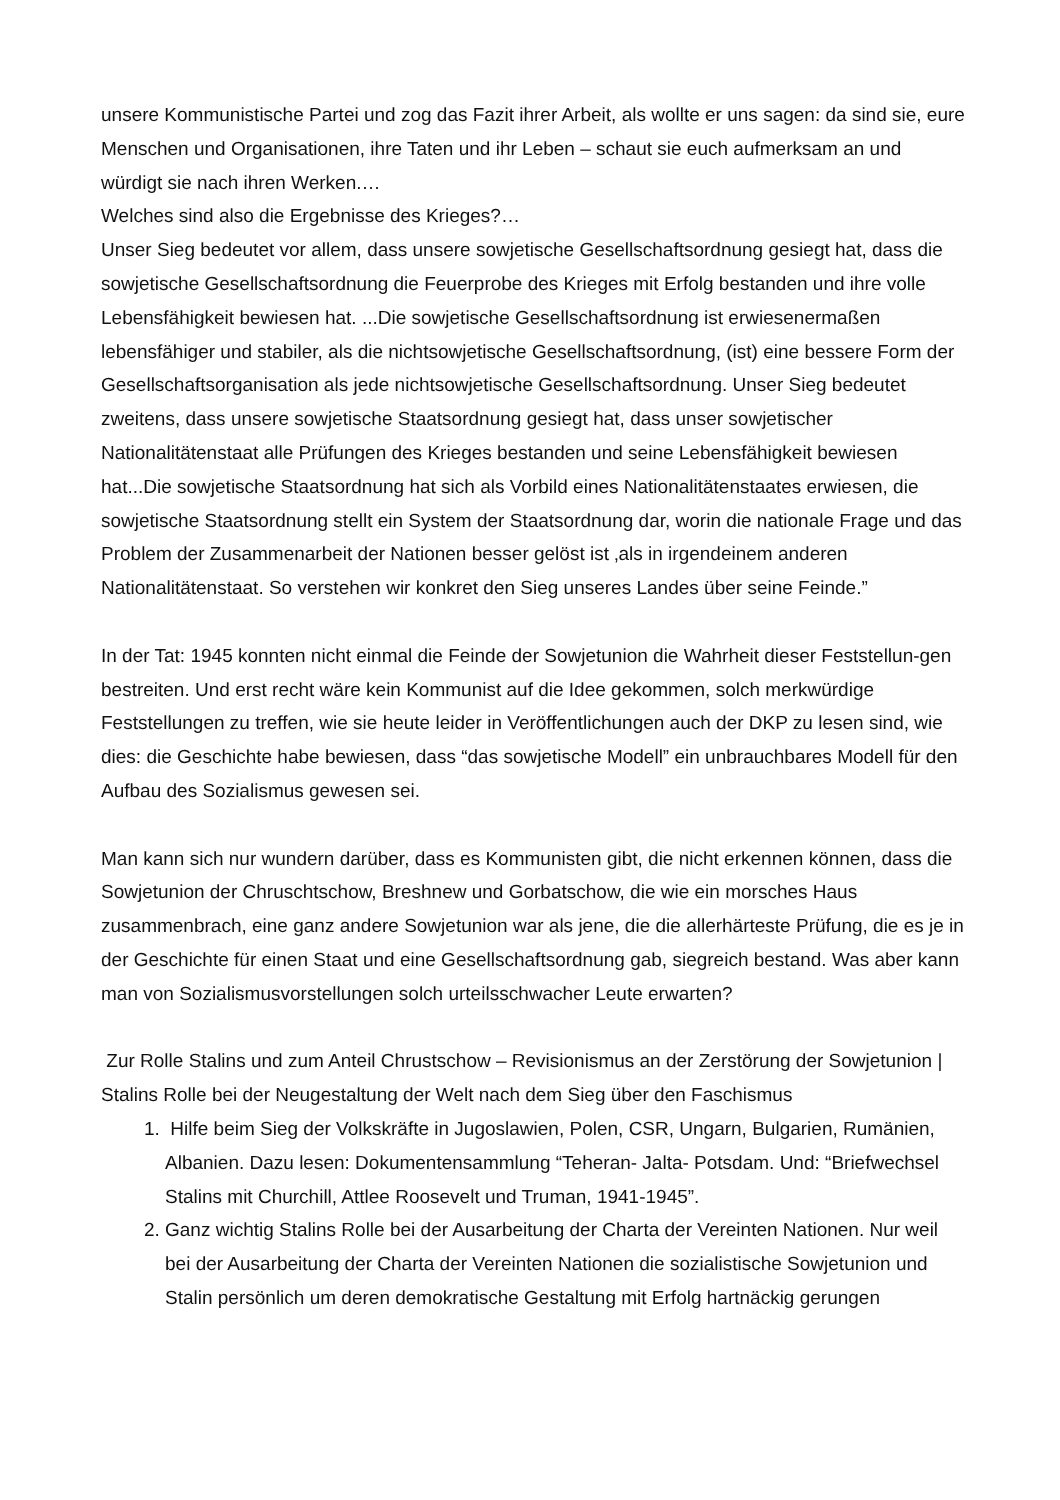unsere Kommunistische Partei und zog das Fazit ihrer Arbeit, als wollte er uns sagen: da sind sie, eure Menschen und Organisationen, ihre Taten und ihr Leben – schaut sie euch aufmerksam an und würdigt sie nach ihren Werken.…
Welches sind also die Ergebnisse des Krieges?…
Unser Sieg bedeutet vor allem, dass unsere sowjetische Gesellschaftsordnung gesiegt hat, dass die sowjetische Gesellschaftsordnung die Feuerprobe des Krieges mit Erfolg bestanden und ihre volle Lebensfähigkeit bewiesen hat. ...Die sowjetische Gesellschaftsordnung ist erwiesenermaßen lebensfähiger und stabiler, als die nichtsowjetische Gesellschaftsordnung, (ist) eine bessere Form der Gesellschaftsorganisation als jede nichtsowjetische Gesellschaftsordnung. Unser Sieg bedeutet zweitens, dass unsere sowjetische Staatsordnung gesiegt hat, dass unser sowjetischer Nationalitätenstaat alle Prüfungen des Krieges bestanden und seine Lebensfähigkeit bewiesen hat...Die sowjetische Staatsordnung hat sich als Vorbild eines Nationalitätenstaates erwiesen, die sowjetische Staatsordnung stellt ein System der Staatsordnung dar, worin die nationale Frage und das Problem der Zusammenarbeit der Nationen besser gelöst ist ‚als in irgendeinem anderen Nationalitätenstaat. So verstehen wir konkret den Sieg unseres Landes über seine Feinde.”
In der Tat: 1945 konnten nicht einmal die Feinde der Sowjetunion die Wahrheit dieser Feststellun-gen bestreiten. Und erst recht wäre kein Kommunist auf die Idee gekommen, solch merkwürdige Feststellungen zu treffen, wie sie heute leider in Veröffentlichungen auch der DKP zu lesen sind, wie dies: die Geschichte habe bewiesen, dass “das sowjetische Modell” ein unbrauchbares Modell für den Aufbau des Sozialismus gewesen sei.
Man kann sich nur wundern darüber, dass es Kommunisten gibt, die nicht erkennen können, dass die Sowjetunion der Chruschtschow, Breshnew und Gorbatschow, die wie ein morsches Haus zusammenbrach, eine ganz andere Sowjetunion war als jene, die die allerhärteste Prüfung, die es je in der Geschichte für einen Staat und eine Gesellschaftsordnung gab, siegreich bestand. Was aber kann man von Sozialismusvorstellungen solch urteilsschwacher Leute erwarten?
Zur Rolle Stalins und zum Anteil Chrustschow – Revisionismus an der Zerstörung der Sowjetunion |
Stalins Rolle bei der Neugestaltung der Welt nach dem Sieg über den Faschismus
1. Hilfe beim Sieg der Volkskräfte in Jugoslawien, Polen, CSR, Ungarn, Bulgarien, Rumänien, Albanien. Dazu lesen: Dokumentensammlung “Teheran- Jalta- Potsdam. Und: “Briefwechsel Stalins mit Churchill, Attlee Roosevelt und Truman, 1941-1945”.
2. Ganz wichtig Stalins Rolle bei der Ausarbeitung der Charta der Vereinten Nationen. Nur weil bei der Ausarbeitung der Charta der Vereinten Nationen die sozialistische Sowjetunion und Stalin persönlich um deren demokratische Gestaltung mit Erfolg hartnäckig gerungen